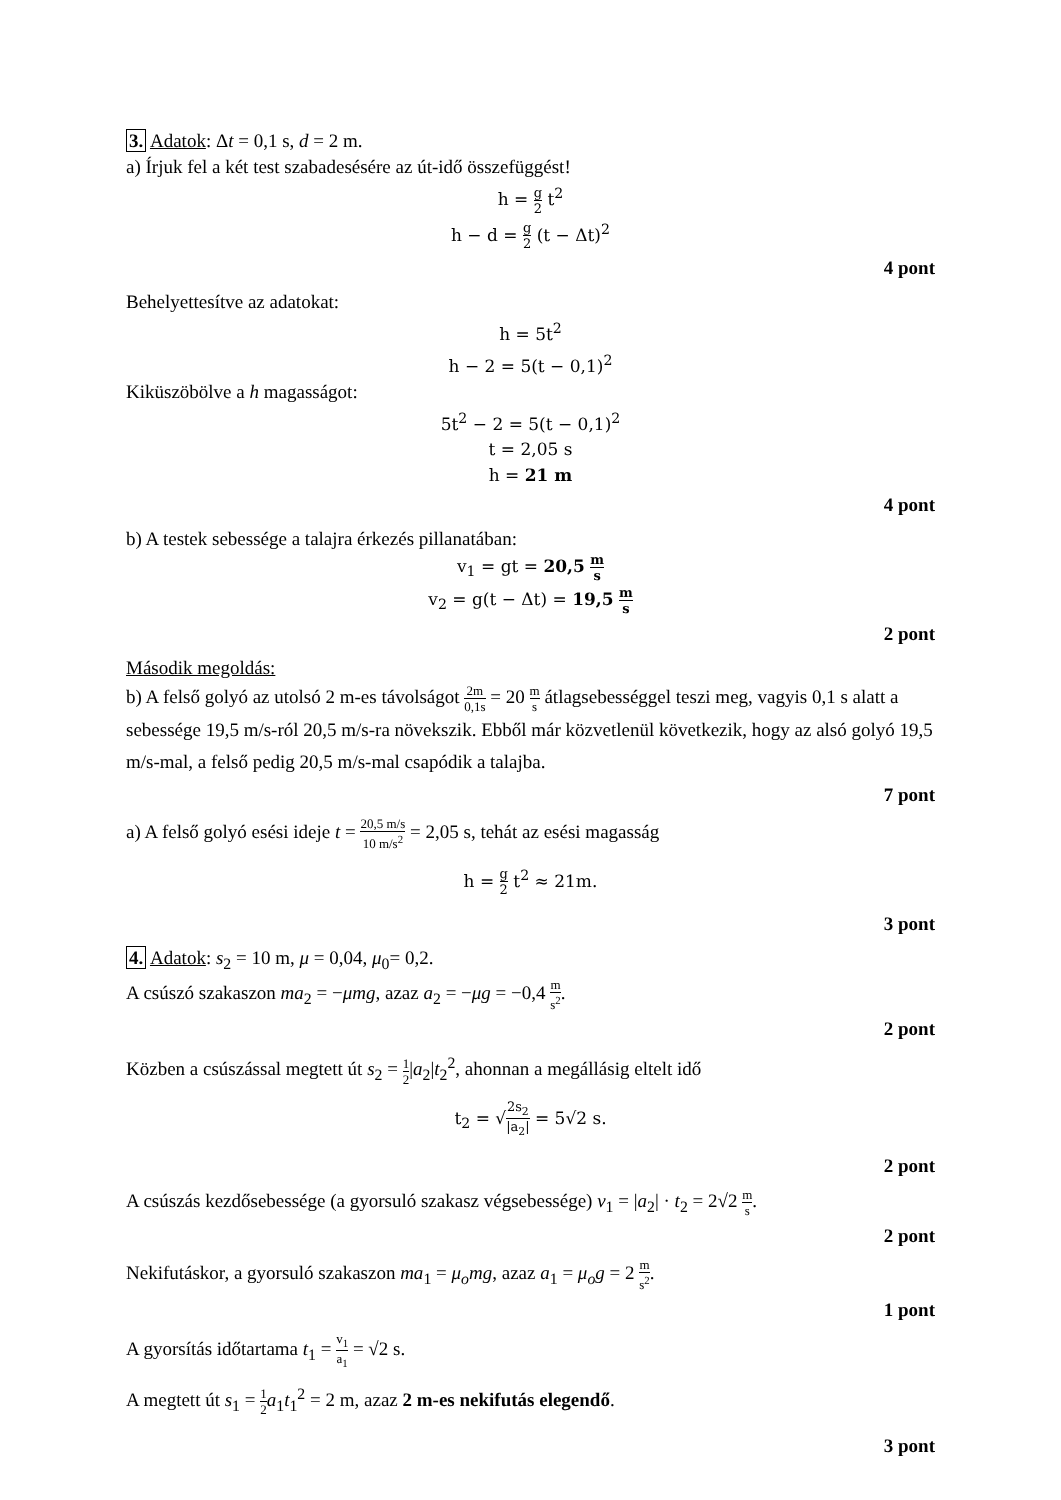3. Adatok: Δt = 0,1 s, d = 2 m.
a) Írjuk fel a két test szabadesésére az út-idő összefüggést!
h = g 2 t<sup>2</sup>
h − d = g 2 (t − Δt)<sup>2</sup>
4 pont
Behelyettesítve az adatokat:
h = 5t<sup>2</sup>
h − 2 = 5(t − 0,1)<sup>2</sup>
Kiküszöbölve a h magasságot:
5t<sup>2</sup> − 2 = 5(t − 0,1)<sup>2</sup>
t = 2,05 s
h = 21 m
4 pont
b) A testek sebessége a talajra érkezés pillanatában:
v<sub>1</sub> = gt = 20,5 m s
v<sub>2</sub> = g(t − Δt) = 19,5 m s
2 pont
Második megoldás:
b) A felső golyó az utolsó 2 m-es távolságot 2m 0,1s = 20 m s átlagsebességgel teszi meg, vagyis 0,1 s alatt a sebessége 19,5 m/s-ról 20,5 m/s-ra növekszik. Ebből már közvetlenül következik, hogy az alsó golyó 19,5 m/s-mal, a felső pedig 20,5 m/s-mal csapódik a talajba.
7 pont
a) A felső golyó esési ideje t = 20,5 m/s 10 m/s<sup>2</sup> = 2,05 s, tehát az esési magasság
h = g 2 t<sup>2</sup> ≈ 21m.
3 pont
4. Adatok: s<sub>2</sub> = 10 m, μ = 0,04, μ<sub>0</sub>= 0,2.
A csúszó szakaszon ma<sub>2</sub> = −μmg, azaz a<sub>2</sub> = −μg = −0,4 m s<sup>2</sup>.
2 pont
Közben a csúszással megtett út s<sub>2</sub> = 1 2|a<sub>2</sub>|t<sub>2</sub><sup>2</sup>, ahonnan a megállásig eltelt idő
t<sub>2</sub> = √2s<sub>2</sub> |a<sub>2</sub>| = 5√2 s.
2 pont
A csúszás kezdősebessége (a gyorsuló szakasz végsebessége) v<sub>1</sub> = |a<sub>2</sub>| · t<sub>2</sub> = 2√2 m s.
2 pont
Nekifutáskor, a gyorsuló szakaszon ma<sub>1</sub> = μ<sub>o</sub>mg, azaz a<sub>1</sub> = μ<sub>o</sub>g = 2 m s<sup>2</sup>.
1 pont
A gyorsítás időtartama t<sub>1</sub> = v<sub>1</sub> a<sub>1</sub> = √2 s.
A megtett út s<sub>1</sub> = 1 2 a<sub>1</sub>t<sub>1</sub><sup>2</sup> = 2 m, azaz 2 m-es nekifutás elegendő.
3 pont